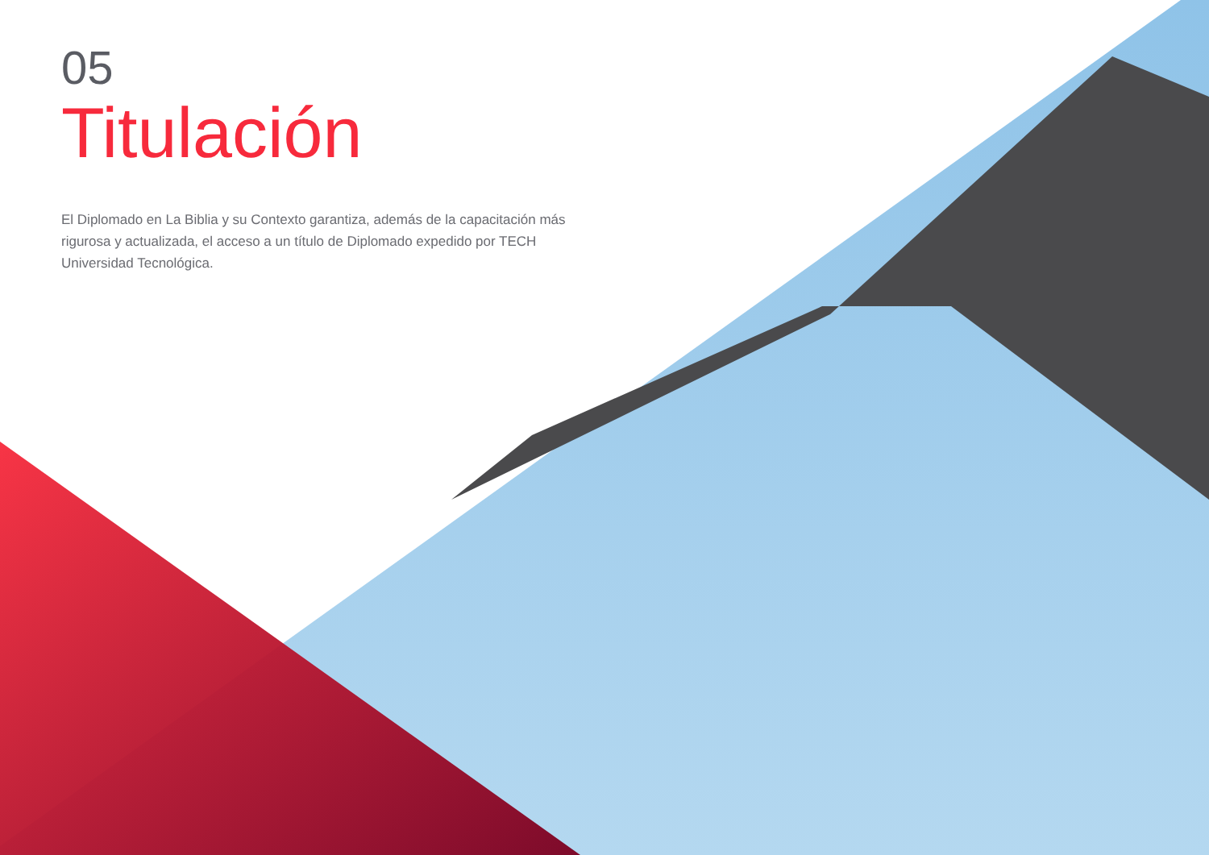05
Titulación
El Diplomado en La Biblia y su Contexto garantiza, además de la capacitación más rigurosa y actualizada, el acceso a un título de Diplomado expedido por TECH Universidad Tecnológica.